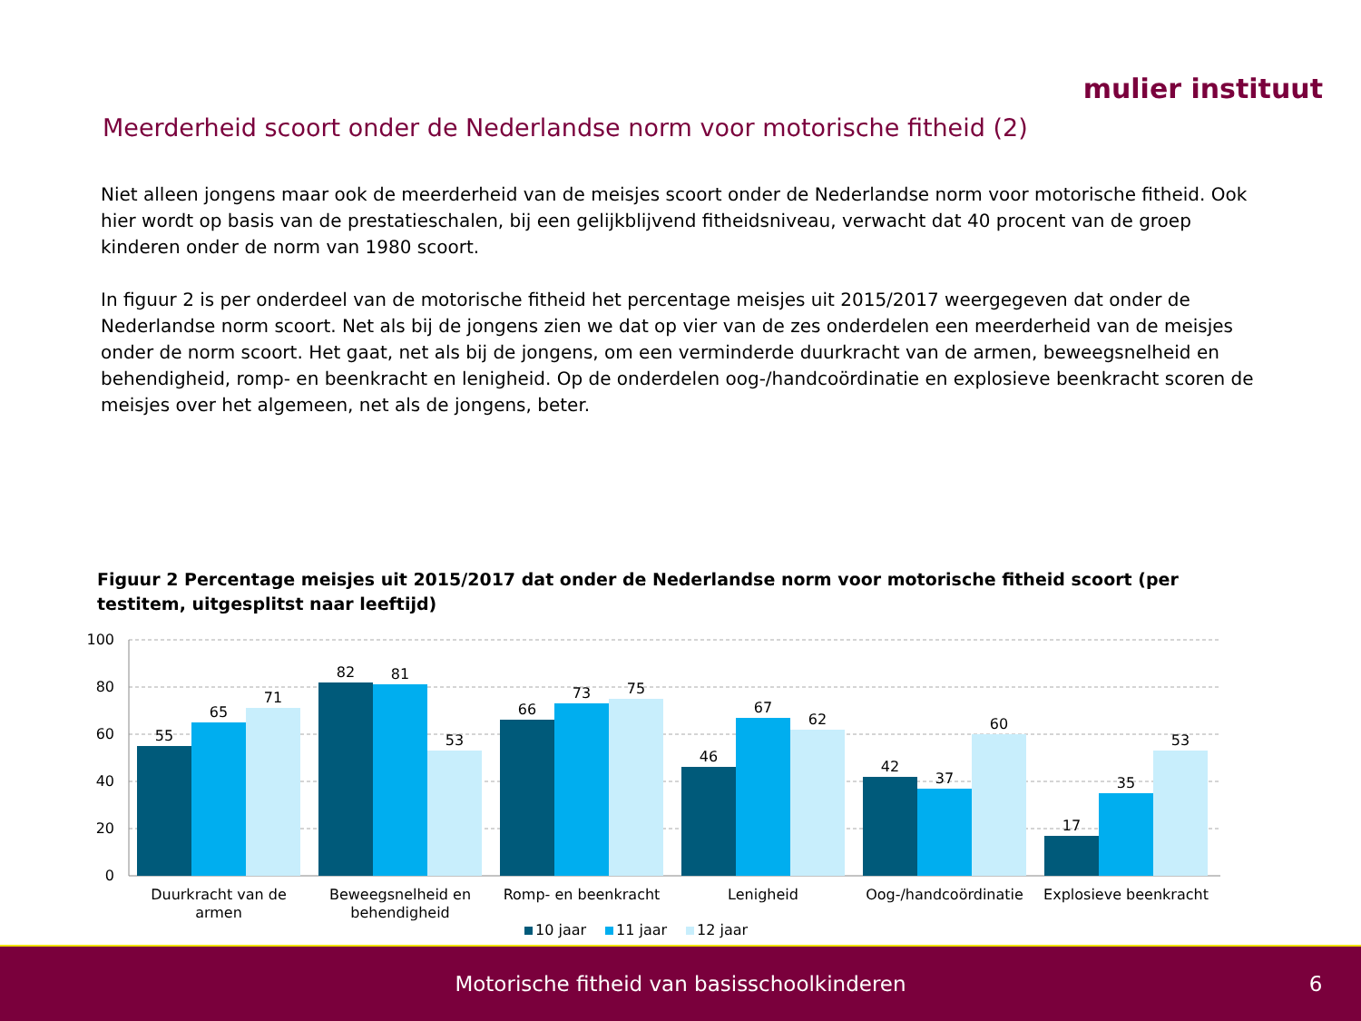mulier instituut
Meerderheid scoort onder de Nederlandse norm voor motorische fitheid (2)
Niet alleen jongens maar ook de meerderheid van de meisjes scoort onder de Nederlandse norm voor motorische fitheid. Ook hier wordt op basis van de prestatieschalen, bij een gelijkblijvend fitheidsniveau, verwacht dat 40 procent van de groep kinderen onder de norm van 1980 scoort.
In figuur 2 is per onderdeel van de motorische fitheid het percentage meisjes uit 2015/2017 weergegeven dat onder de Nederlandse norm scoort. Net als bij de jongens zien we dat op vier van de zes onderdelen een meerderheid van de meisjes onder de norm scoort. Het gaat, net als bij de jongens, om een verminderde duurkracht van de armen, beweegsnelheid en behendigheid, romp- en beenkracht en lenigheid. Op de onderdelen oog-/handcoördinatie en explosieve beenkracht scoren de meisjes over het algemeen, net als de jongens, beter.
Figuur 2 Percentage meisjes uit 2015/2017 dat onder de Nederlandse norm voor motorische fitheid scoort (per testitem, uitgesplitst naar leeftijd)
100
80
60
40
20
0
55
65
71
82
81
53
66
73
75
46
67
62
42
37
60
17
35
53
Duurkracht van de
armen
Beweegsnelheid en
behendigheid
Romp- en beenkracht
Lenigheid
Oog-/handcoördinatie
Explosieve beenkracht
10 jaar
11 jaar
12 jaar
Motorische fitheid van basisschoolkinderen
6